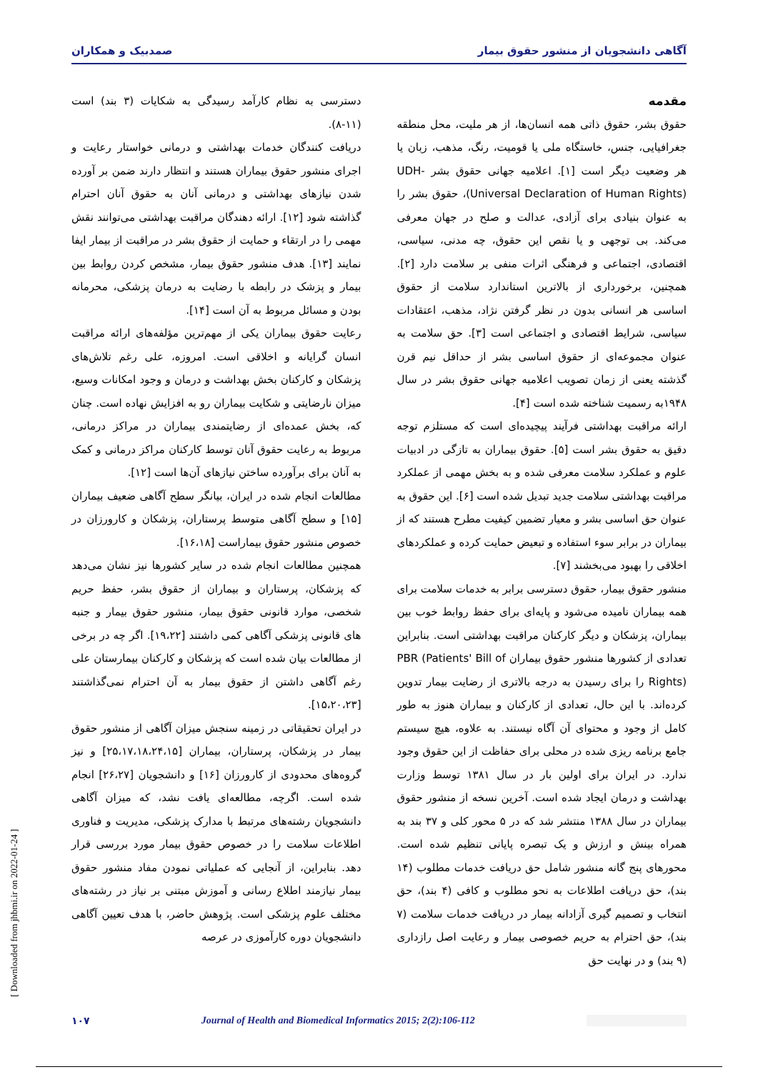آگاهی دانشجویان از منشور حقوق بیمار صمدبیک و همکاران
مقدمه
حقوق بشر، حقوق ذاتی همه انسان‌ها، از هر ملیت، محل منطقه جغرافیایی، جنس، خاستگاه ملی یا قومیت، رنگ، مذهب، زبان یا هر وضعیت دیگر است [۱]. اعلامیه جهانی حقوق بشر UDH- (Universal Declaration of Human Rights)، حقوق بشر را به عنوان بنیادی برای آزادی، عدالت و صلح در جهان معرفی می‌کند. بی توجهی و یا نقص این حقوق، چه مدنی، سیاسی، اقتصادی، اجتماعی و فرهنگی اثرات منفی بر سلامت دارد [۲]. همچنین، برخورداری از بالاترین استاندارد سلامت از حقوق اساسی هر انسانی بدون در نظر گرفتن نژاد، مذهب، اعتقادات سیاسی، شرایط اقتصادی و اجتماعی است [۳]. حق سلامت به عنوان مجموعه‌ای از حقوق اساسی بشر از حداقل نیم قرن گذشته یعنی از زمان تصویب اعلامیه جهانی حقوق بشر در سال ۱۹۴۸به رسمیت شناخته شده است [۴].
ارائه مراقبت بهداشتی فرآیند پیچیده‌ای است که مستلزم توجه دقیق به حقوق بشر است [۵]. حقوق بیماران به تازگی در ادبیات علوم و عملکرد سلامت معرفی شده و به بخش مهمی از عملکرد مراقبت بهداشتی سلامت جدید تبدیل شده است [۶]. این حقوق به عنوان حق اساسی بشر و معیار تضمین کیفیت مطرح هستند که از بیماران در برابر سوء استفاده و تبعیض حمایت کرده و عملکردهای اخلاقی را بهبود می‌بخشند [۷].
منشور حقوق بیمار، حقوق دسترسی برابر به خدمات سلامت برای همه بیماران نامیده می‌شود و پایه‌ای برای حفظ روابط خوب بین بیماران، پزشکان و دیگر کارکنان مراقبت بهداشتی است. بنابراین تعدادی از کشورها منشور حقوق بیماران PBR (Patients' Bill of Rights) را برای رسیدن به درجه بالاتری از رضایت بیمار تدوین کرده‌اند. با این حال، تعدادی از کارکنان و بیماران هنوز به طور کامل از وجود و محتوای آن آگاه نیستند. به علاوه، هیچ سیستم جامع برنامه ریزی شده در محلی برای حفاظت از این حقوق وجود ندارد. در ایران برای اولین بار در سال ۱۳۸۱ توسط وزارت بهداشت و درمان ایجاد شده است. آخرین نسخه از منشور حقوق بیماران در سال ۱۳۸۸ منتشر شد که در ۵ محور کلی و ۳۷ بند به همراه بینش و ارزش و یک تبصره پایانی تنظیم شده است. محورهای پنج گانه منشور شامل حق دریافت خدمات مطلوب (۱۴ بند)، حق دریافت اطلاعات به نحو مطلوب و کافی (۴ بند)، حق انتخاب و تصمیم گیری آزادانه بیمار در دریافت خدمات سلامت (۷ بند)، حق احترام به حریم خصوصی بیمار و رعایت اصل رازداری (۹ بند) و در نهایت حق
دسترسی به نظام کارآمد رسیدگی به شکایات (۳ بند) است (۱۱-۸).
دریافت کنندگان خدمات بهداشتی و درمانی خواستار رعایت و اجرای منشور حقوق بیماران هستند و انتظار دارند ضمن بر آورده شدن نیازهای بهداشتی و درمانی آنان به حقوق آنان احترام گذاشته شود [۱۲]. ارائه دهندگان مراقبت بهداشتی می‌توانند نقش مهمی را در ارتقاء و حمایت از حقوق بشر در مراقبت از بیمار ایفا نمایند [۱۳]. هدف منشور حقوق بیمار، مشخص کردن روابط بین بیمار و پزشک در رابطه با رضایت به درمان پزشکی، محرمانه بودن و مسائل مربوط به آن است [۱۴].
رعایت حقوق بیماران یکی از مهم‌ترین مؤلفه‌های ارائه مراقبت انسان گرایانه و اخلاقی است. امروزه، علی رغم تلاش‌های پزشکان و کارکنان بخش بهداشت و درمان و وجود امکانات وسیع، میزان نارضایتی و شکایت بیماران رو به افزایش نهاده است. چنان که، بخش عمده‌ای از رضایتمندی بیماران در مراکز درمانی، مربوط به رعایت حقوق آنان توسط کارکنان مراکز درمانی و کمک به آنان برای برآورده ساختن نیازهای آن‌ها است [۱۲].
مطالعات انجام شده در ایران، بیانگر سطح آگاهی ضعیف بیماران [۱۵] و سطح آگاهی متوسط پرستاران، پزشکان و کارورزان در خصوص منشور حقوق بیماراست [۱۶،۱۸].
همچنین مطالعات انجام شده در سایر کشورها نیز نشان می‌دهد که پزشکان، پرستاران و بیماران از حقوق بشر، حفظ حریم شخصی، موارد قانونی حقوق بیمار، منشور حقوق بیمار و جنبه های قانونی پزشکی آگاهی کمی داشتند [۱۹،۲۲]. اگر چه در برخی از مطالعات بیان شده است که پزشکان و کارکنان بیمارستان علی رغم آگاهی داشتن از حقوق بیمار به آن احترام نمی‌گذاشتند [۱۵،۲۰،۲۳].
در ایران تحقیقاتی در زمینه سنجش میزان آگاهی از منشور حقوق بیمار در پزشکان، پرستاران، بیماران [۲۵،۱۷،۱۸،۲۴،۱۵] و نیز گروه‌های محدودی از کارورزان [۱۶] و دانشجویان [۲۶،۲۷] انجام شده است. اگرچه، مطالعه‌ای یافت نشد، که میزان آگاهی دانشجویان رشته‌های مرتبط با مدارک پزشکی، مدیریت و فناوری اطلاعات سلامت را در خصوص حقوق بیمار مورد بررسی قرار دهد. بنابراین، از آنجایی که عملیاتی نمودن مفاد منشور حقوق بیمار نیازمند اطلاع رسانی و آموزش مبتنی بر نیاز در رشته‌های مختلف علوم پزشکی است. پژوهش حاضر، با هدف تعیین آگاهی دانشجویان دوره کارآموزی در عرصه
[ Downloaded from jhbmi.ir on 2022-01-24 ]
۱۰۷ Journal of Health and Biomedical Informatics 2015; 2(2):106-112